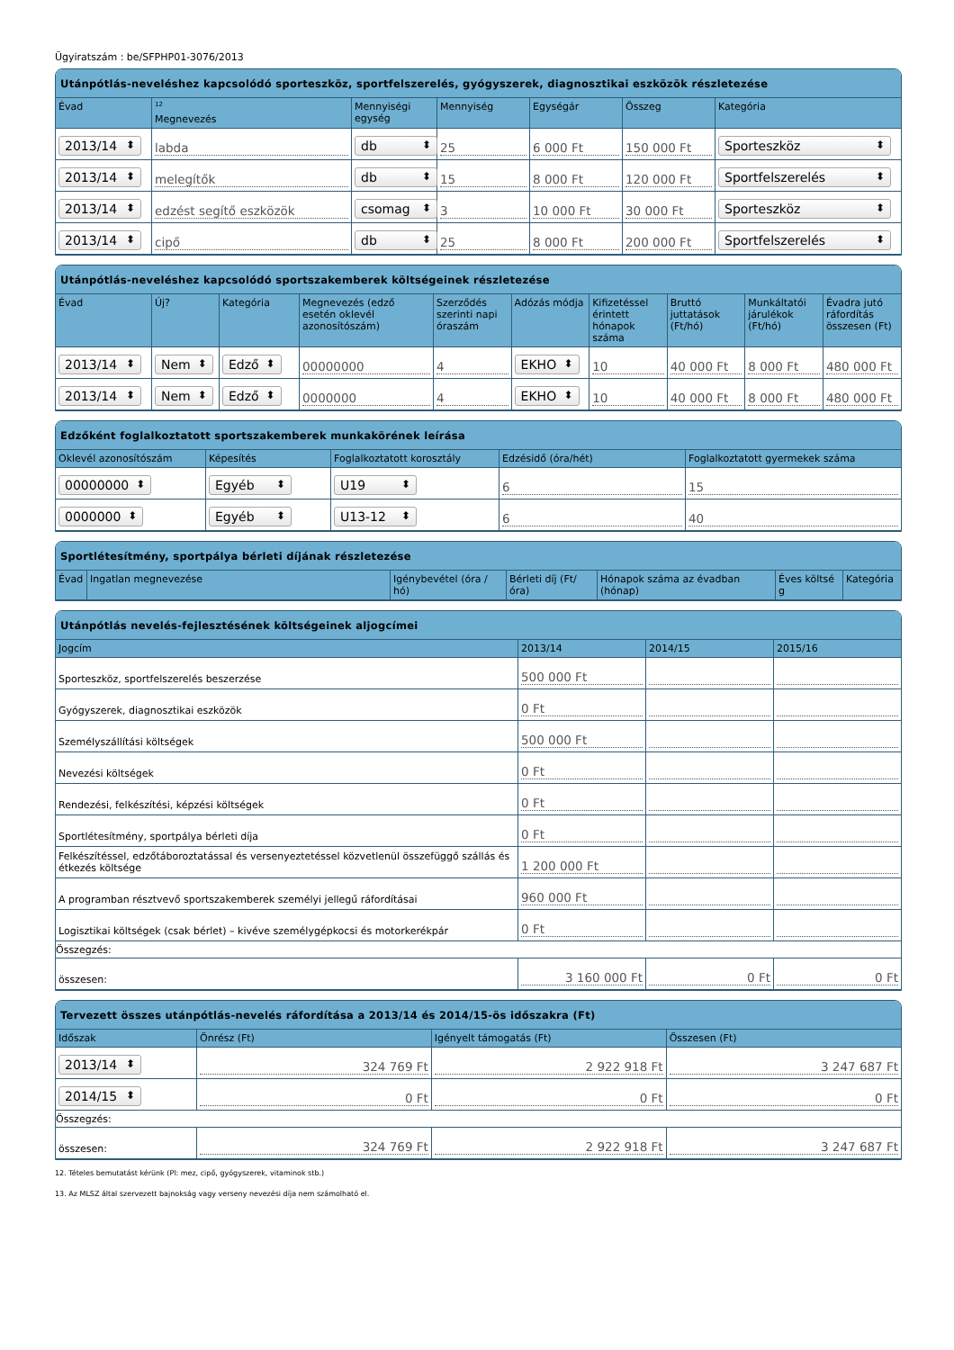Ügyiratszám : be/SFPHP01-3076/2013
Utánpótlás-neveléshez kapcsolódó sporteszköz, sportfelszerelés, gyógyszerek, diagnosztikai eszközök részletezése
| Évad | <sup>12</sup> Megnevezés | Mennyiségi egység | Mennyiség | Egységár | Összeg | Kategória |
| --- | --- | --- | --- | --- | --- | --- |
| 2013/14 | labda | db | 25 | 6 000 Ft | 150 000 Ft | Sporteszköz |
| 2013/14 | melegítők | db | 15 | 8 000 Ft | 120 000 Ft | Sportfelszerelés |
| 2013/14 | edzést segítő eszközök | csomag | 3 | 10 000 Ft | 30 000 Ft | Sporteszköz |
| 2013/14 | cipő | db | 25 | 8 000 Ft | 200 000 Ft | Sportfelszerelés |
Utánpótlás-neveléshez kapcsolódó sportszakemberek költségeinek részletezése
| Évad | Új? | Kategória | Megnevezés (edző esetén oklevél azonosítószám) | Szerződés szerinti napi óraszám | Adózás módja | Kifizetéssel érintett hónapok száma | Bruttó juttatások (Ft/hó) | Munkáltatói járulékok (Ft/hó) | Évadra jutó ráfordítás összesen (Ft) |
| --- | --- | --- | --- | --- | --- | --- | --- | --- | --- |
| 2013/14 | Nem | Edző | 00000000 | 4 | EKHO | 10 | 40 000 Ft | 8 000 Ft | 480 000 Ft |
| 2013/14 | Nem | Edző | 0000000 | 4 | EKHO | 10 | 40 000 Ft | 8 000 Ft | 480 000 Ft |
Edzőként foglalkoztatott sportszakemberek munkakörének leírása
| Oklevél azonosítószám | Képesítés | Foglalkoztatott korosztály | Edzésidő (óra/hét) | Foglalkoztatott gyermekek száma |
| --- | --- | --- | --- | --- |
| 00000000 | Egyéb | U19 | 6 | 15 |
| 0000000 | Egyéb | U13-12 | 6 | 40 |
Sportlétesítmény, sportpálya bérleti díjának részletezése
| Évad | Ingatlan megnevezése | Igénybevétel (óra / hó) | Bérleti díj (Ft/óra) | Hónapok száma az évadban (hónap) | Éves költsé g | Kategória |
| --- | --- | --- | --- | --- | --- | --- |
Utánpótlás nevelés-fejlesztésének költségeinek aljogcímei
| Jogcím | 2013/14 | 2014/15 | 2015/16 |
| --- | --- | --- | --- |
| Sporteszköz, sportfelszerelés beszerzése | 500 000 Ft | | |
| Gyógyszerek, diagnosztikai eszközök | 0 Ft | | |
| Személyszállítási költségek | 500 000 Ft | | |
| Nevezési költségek | 0 Ft | | |
| Rendezési, felkészítési, képzési költségek | 0 Ft | | |
| Sportlétesítmény, sportpálya bérleti díja | 0 Ft | | |
| Felkészítéssel, edzőtáboroztatással és versenyeztetéssel közvetlenül összefüggő szállás és étkezés költsége | 1 200 000 Ft | | |
| A programban résztvevő sportszakemberek személyi jellegű ráfordításai | 960 000 Ft | | |
| Logisztikai költségek (csak bérlet) – kivéve személygépkocsi és motorkerékpár | 0 Ft | | |
| Összegzés: | | | |
| összesen: | 3 160 000 Ft | 0 Ft | 0 Ft |
Tervezett összes utánpótlás-nevelés ráfordítása a 2013/14 és 2014/15-ös időszakra (Ft)
| Időszak | Önrész (Ft) | Igényelt támogatás (Ft) | Összesen (Ft) |
| --- | --- | --- | --- |
| 2013/14 | 324 769 Ft | 2 922 918 Ft | 3 247 687 Ft |
| 2014/15 | 0 Ft | 0 Ft | 0 Ft |
| Összegzés: | | | |
| összesen: | 324 769 Ft | 2 922 918 Ft | 3 247 687 Ft |
12. Tételes bemutatást kérünk (Pl: mez, cipő, gyógyszerek, vitaminok stb.)
13. Az MLSZ által szervezett bajnokság vagy verseny nevezési díja nem számolható el.